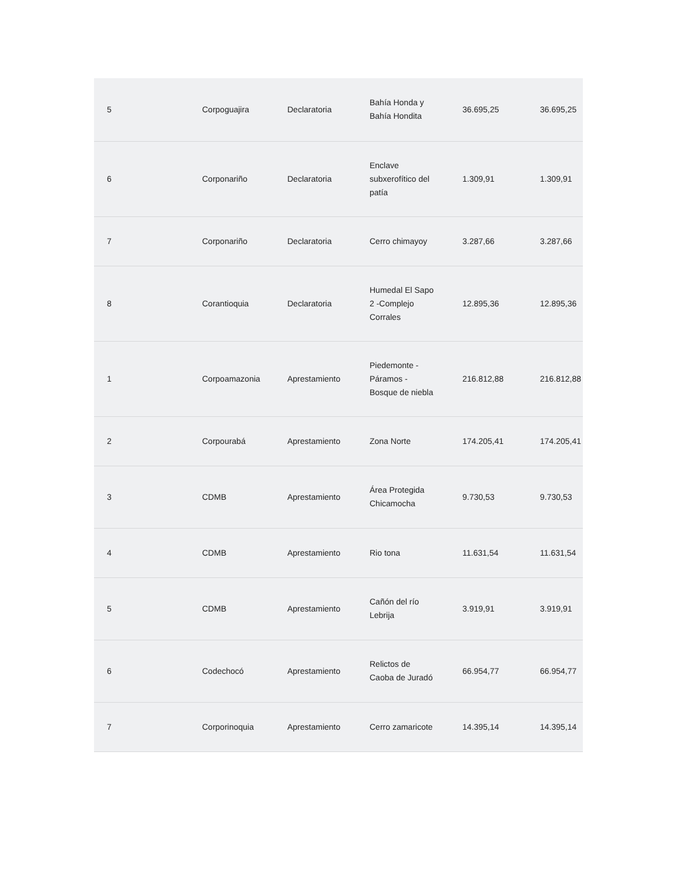| 5 | Corpoguajira | Declaratoria | Bahía Honda y Bahía Hondita | 36.695,25 | 36.695,25 |
| 6 | Corponariño | Declaratoria | Enclave subxerofítico del patía | 1.309,91 | 1.309,91 |
| 7 | Corponariño | Declaratoria | Cerro chimayoy | 3.287,66 | 3.287,66 |
| 8 | Corantioquia | Declaratoria | Humedal El Sapo 2 -Complejo Corrales | 12.895,36 | 12.895,36 |
| 1 | Corpoamazonia | Aprestamiento | Piedemonte - Páramos - Bosque de niebla | 216.812,88 | 216.812,88 |
| 2 | Corpourabá | Aprestamiento | Zona Norte | 174.205,41 | 174.205,41 |
| 3 | CDMB | Aprestamiento | Área Protegida Chicamocha | 9.730,53 | 9.730,53 |
| 4 | CDMB | Aprestamiento | Rio tona | 11.631,54 | 11.631,54 |
| 5 | CDMB | Aprestamiento | Cañón del río Lebrija | 3.919,91 | 3.919,91 |
| 6 | Codechocó | Aprestamiento | Relictos de Caoba de Juradó | 66.954,77 | 66.954,77 |
| 7 | Corporinoquia | Aprestamiento | Cerro zamaricote | 14.395,14 | 14.395,14 |